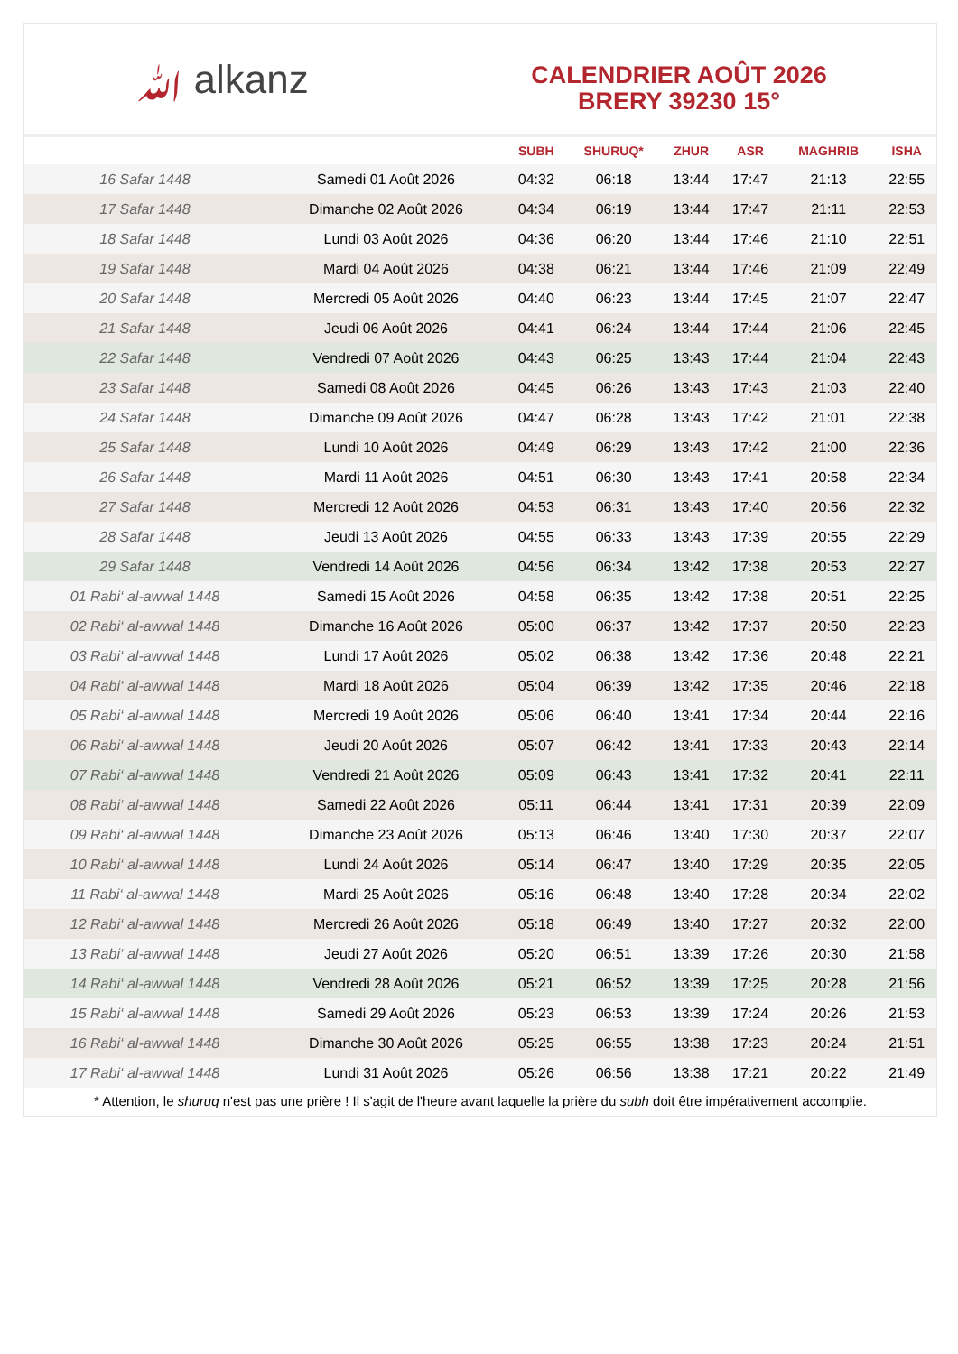ﷲ alkanz
CALENDRIER AOÛT 2026
BRERY 39230 15°
| | | SUBH | SHURUQ* | ZHUR | ASR | MAGHRIB | ISHA |
| --- | --- | --- | --- | --- | --- | --- | --- |
| 16 Safar 1448 | Samedi 01 Août 2026 | 04:32 | 06:18 | 13:44 | 17:47 | 21:13 | 22:55 |
| 17 Safar 1448 | Dimanche 02 Août 2026 | 04:34 | 06:19 | 13:44 | 17:47 | 21:11 | 22:53 |
| 18 Safar 1448 | Lundi 03 Août 2026 | 04:36 | 06:20 | 13:44 | 17:46 | 21:10 | 22:51 |
| 19 Safar 1448 | Mardi 04 Août 2026 | 04:38 | 06:21 | 13:44 | 17:46 | 21:09 | 22:49 |
| 20 Safar 1448 | Mercredi 05 Août 2026 | 04:40 | 06:23 | 13:44 | 17:45 | 21:07 | 22:47 |
| 21 Safar 1448 | Jeudi 06 Août 2026 | 04:41 | 06:24 | 13:44 | 17:44 | 21:06 | 22:45 |
| 22 Safar 1448 | Vendredi 07 Août 2026 | 04:43 | 06:25 | 13:43 | 17:44 | 21:04 | 22:43 |
| 23 Safar 1448 | Samedi 08 Août 2026 | 04:45 | 06:26 | 13:43 | 17:43 | 21:03 | 22:40 |
| 24 Safar 1448 | Dimanche 09 Août 2026 | 04:47 | 06:28 | 13:43 | 17:42 | 21:01 | 22:38 |
| 25 Safar 1448 | Lundi 10 Août 2026 | 04:49 | 06:29 | 13:43 | 17:42 | 21:00 | 22:36 |
| 26 Safar 1448 | Mardi 11 Août 2026 | 04:51 | 06:30 | 13:43 | 17:41 | 20:58 | 22:34 |
| 27 Safar 1448 | Mercredi 12 Août 2026 | 04:53 | 06:31 | 13:43 | 17:40 | 20:56 | 22:32 |
| 28 Safar 1448 | Jeudi 13 Août 2026 | 04:55 | 06:33 | 13:43 | 17:39 | 20:55 | 22:29 |
| 29 Safar 1448 | Vendredi 14 Août 2026 | 04:56 | 06:34 | 13:42 | 17:38 | 20:53 | 22:27 |
| 01 Rabi‘ al-awwal 1448 | Samedi 15 Août 2026 | 04:58 | 06:35 | 13:42 | 17:38 | 20:51 | 22:25 |
| 02 Rabi‘ al-awwal 1448 | Dimanche 16 Août 2026 | 05:00 | 06:37 | 13:42 | 17:37 | 20:50 | 22:23 |
| 03 Rabi‘ al-awwal 1448 | Lundi 17 Août 2026 | 05:02 | 06:38 | 13:42 | 17:36 | 20:48 | 22:21 |
| 04 Rabi‘ al-awwal 1448 | Mardi 18 Août 2026 | 05:04 | 06:39 | 13:42 | 17:35 | 20:46 | 22:18 |
| 05 Rabi‘ al-awwal 1448 | Mercredi 19 Août 2026 | 05:06 | 06:40 | 13:41 | 17:34 | 20:44 | 22:16 |
| 06 Rabi‘ al-awwal 1448 | Jeudi 20 Août 2026 | 05:07 | 06:42 | 13:41 | 17:33 | 20:43 | 22:14 |
| 07 Rabi‘ al-awwal 1448 | Vendredi 21 Août 2026 | 05:09 | 06:43 | 13:41 | 17:32 | 20:41 | 22:11 |
| 08 Rabi‘ al-awwal 1448 | Samedi 22 Août 2026 | 05:11 | 06:44 | 13:41 | 17:31 | 20:39 | 22:09 |
| 09 Rabi‘ al-awwal 1448 | Dimanche 23 Août 2026 | 05:13 | 06:46 | 13:40 | 17:30 | 20:37 | 22:07 |
| 10 Rabi‘ al-awwal 1448 | Lundi 24 Août 2026 | 05:14 | 06:47 | 13:40 | 17:29 | 20:35 | 22:05 |
| 11 Rabi‘ al-awwal 1448 | Mardi 25 Août 2026 | 05:16 | 06:48 | 13:40 | 17:28 | 20:34 | 22:02 |
| 12 Rabi‘ al-awwal 1448 | Mercredi 26 Août 2026 | 05:18 | 06:49 | 13:40 | 17:27 | 20:32 | 22:00 |
| 13 Rabi‘ al-awwal 1448 | Jeudi 27 Août 2026 | 05:20 | 06:51 | 13:39 | 17:26 | 20:30 | 21:58 |
| 14 Rabi‘ al-awwal 1448 | Vendredi 28 Août 2026 | 05:21 | 06:52 | 13:39 | 17:25 | 20:28 | 21:56 |
| 15 Rabi‘ al-awwal 1448 | Samedi 29 Août 2026 | 05:23 | 06:53 | 13:39 | 17:24 | 20:26 | 21:53 |
| 16 Rabi‘ al-awwal 1448 | Dimanche 30 Août 2026 | 05:25 | 06:55 | 13:38 | 17:23 | 20:24 | 21:51 |
| 17 Rabi‘ al-awwal 1448 | Lundi 31 Août 2026 | 05:26 | 06:56 | 13:38 | 17:21 | 20:22 | 21:49 |
* Attention, le shuruq n'est pas une prière ! Il s'agit de l'heure avant laquelle la prière du subh doit être impérativement accomplie.